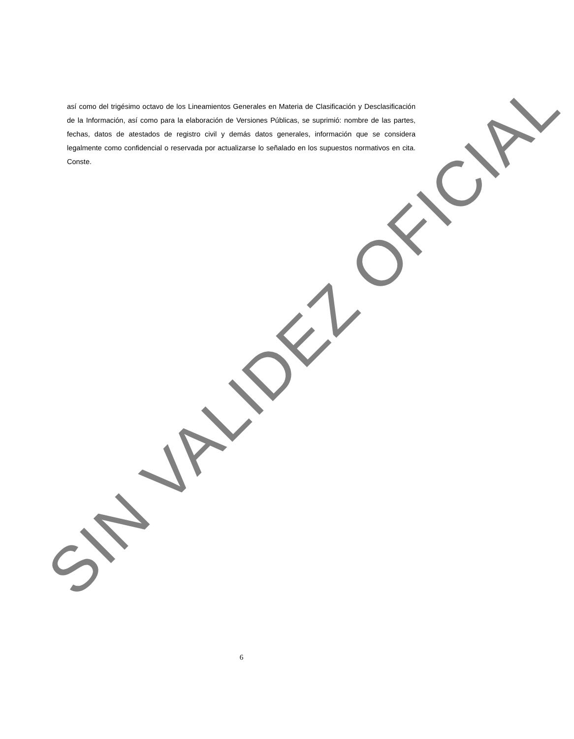así como del trigésimo octavo de los Lineamientos Generales en Materia de Clasificación y Desclasificación de la Información, así como para la elaboración de Versiones Públicas, se suprimió: nombre de las partes, fechas, datos de atestados de registro civil y demás datos generales, información que se considera legalmente como confidencial o reservada por actualizarse lo señalado en los supuestos normativos en cita. Conste.
SIN VALIDEZ OFICIAL
6